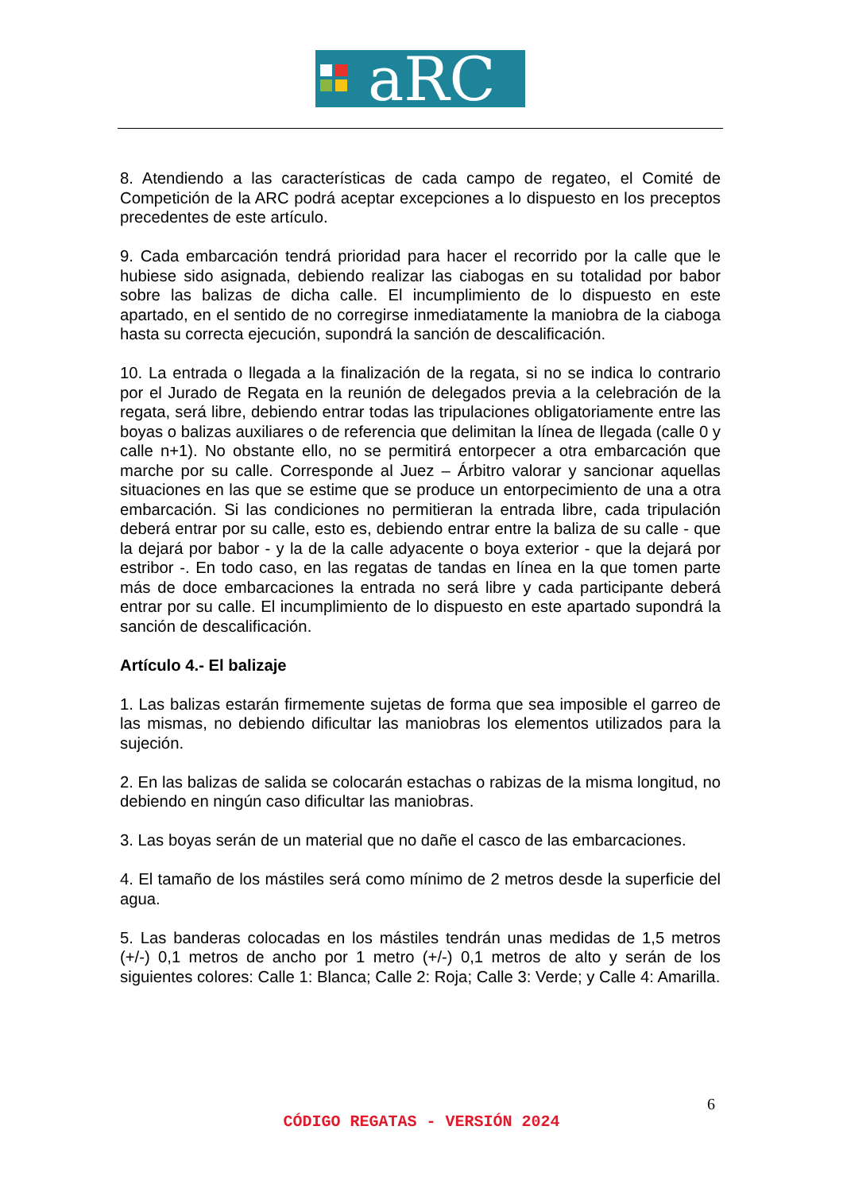aRC
8. Atendiendo a las características de cada campo de regateo, el Comité de Competición de la ARC podrá aceptar excepciones a lo dispuesto en los preceptos precedentes de este artículo.
9. Cada embarcación tendrá prioridad para hacer el recorrido por la calle que le hubiese sido asignada, debiendo realizar las ciabogas en su totalidad por babor sobre las balizas de dicha calle. El incumplimiento de lo dispuesto en este apartado, en el sentido de no corregirse inmediatamente la maniobra de la ciaboga hasta su correcta ejecución, supondrá la sanción de descalificación.
10. La entrada o llegada a la finalización de la regata, si no se indica lo contrario por el Jurado de Regata en la reunión de delegados previa a la celebración de la regata, será libre, debiendo entrar todas las tripulaciones obligatoriamente entre las boyas o balizas auxiliares o de referencia que delimitan la línea de llegada (calle 0 y calle n+1). No obstante ello, no se permitirá entorpecer a otra embarcación que marche por su calle. Corresponde al Juez – Árbitro valorar y sancionar aquellas situaciones en las que se estime que se produce un entorpecimiento de una a otra embarcación. Si las condiciones no permitieran la entrada libre, cada tripulación deberá entrar por su calle, esto es, debiendo entrar entre la baliza de su calle - que la dejará por babor - y la de la calle adyacente o boya exterior - que la dejará por estribor -. En todo caso, en las regatas de tandas en línea en la que tomen parte más de doce embarcaciones la entrada no será libre y cada participante deberá entrar por su calle. El incumplimiento de lo dispuesto en este apartado supondrá la sanción de descalificación.
Artículo 4.- El balizaje
1. Las balizas estarán firmemente sujetas de forma que sea imposible el garreo de las mismas, no debiendo dificultar las maniobras los elementos utilizados para la sujeción.
2. En las balizas de salida se colocarán estachas o rabizas de la misma longitud, no debiendo en ningún caso dificultar las maniobras.
3. Las boyas serán de un material que no dañe el casco de las embarcaciones.
4. El tamaño de los mástiles será como mínimo de 2 metros desde la superficie del agua.
5. Las banderas colocadas en los mástiles tendrán unas medidas de 1,5 metros (+/-) 0,1 metros de ancho por 1 metro (+/-) 0,1 metros de alto y serán de los siguientes colores: Calle 1: Blanca; Calle 2: Roja; Calle 3: Verde; y Calle 4: Amarilla.
6
CÓDIGO REGATAS - VERSIÓN 2024